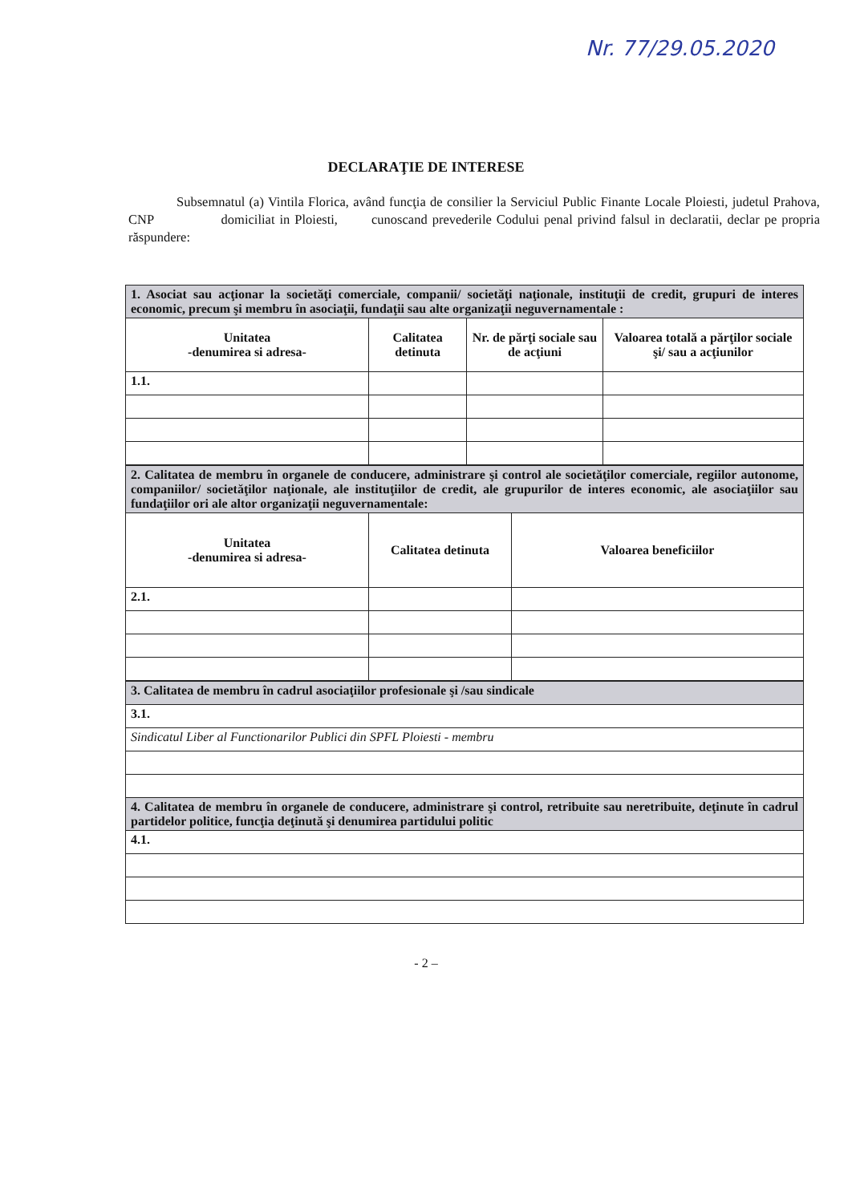Nr. 77/29.05.2020
DECLARAŢIE DE INTERESE
Subsemnatul (a) Vintila Florica, având funcţia de consilier la Serviciul Public Finante Locale Ploiesti, judetul Prahova, CNP domiciliat in Ploiesti, cunoscand prevederile Codului penal privind falsul in declaratii, declar pe propria răspundere:
| 1. Asociat sau acţionar la societăţi comerciale, companii/ societăţi naţionale, instituţii de credit, grupuri de interes economic, precum şi membru în asociaţii, fundaţii sau alte organizaţii neguvernamentale : | | | |
| Unitatea -denumirea si adresa- | Calitatea detinuta | Nr. de părţi sociale sau de acţiuni | Valoarea totală a părţilor sociale şi/ sau a acţiunilor |
| 1.1. | | | |
| 2. Calitatea de membru în organele de conducere, administrare şi control ale societăţilor comerciale, regiilor autonome, companiilor/ societăţilor naţionale, ale instituţiilor de credit, ale grupurilor de interes economic, ale asociaţiilor sau fundaţiilor ori ale altor organizaţii neguvernamentale: | | |
| Unitatea -denumirea si adresa- | Calitatea detinuta | Valoarea beneficiilor |
| 2.1. | | |
| 3. Calitatea de membru în cadrul asociaţiilor profesionale şi /sau sindicale |
| 3.1. |
| Sindicatul Liber al Functionarilor Publici din SPFL Ploiesti - membru |
| 4. Calitatea de membru în organele de conducere, administrare şi control, retribuite sau neretribuite, deţinute în cadrul partidelor politice, funcţia deţinută şi denumirea partidului politic |
| 4.1. |
- 2 –